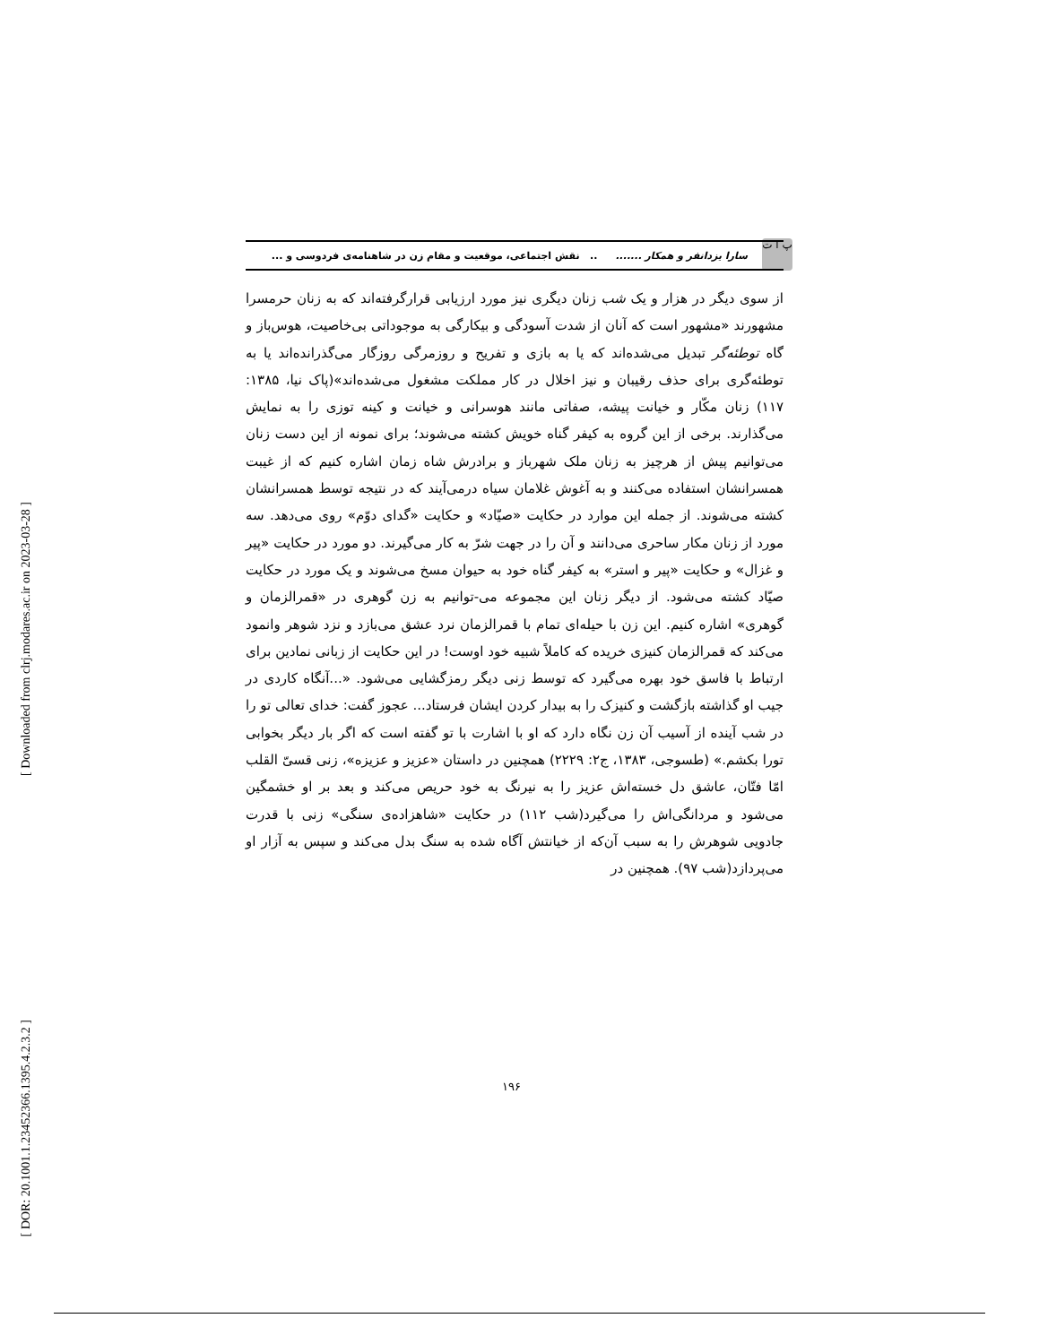[ Downloaded from clrj.modares.ac.ir on 2023-03-28 ]
[ DOR: 20.1001.1.23452366.1395.4.2.3.2 ]
پ ا ت
سارا یزدانفر و همکار ......... نقش اجتماعی، موقعیت و مقام زن در شاهنامه‌ی فردوسی و ...
از سوی دیگر در هزار و یک شب زنان دیگری نیز مورد ارزیابی قرارگرفته‌اند که به زنان حرمسرا مشهورند «مشهور است که آنان از شدت آسودگی و بیکارگی به موجوداتی بی‌خاصیت، هوس‌باز و گاه توطئه‌گر تبدیل می‌شده‌اند که یا به بازی و تفریح و روزمرگی روزگار می‌گذرانده‌اند یا به توطئه‌گری برای حذف رقیبان و نیز اخلال در کار مملکت مشغول می‌شده‌اند»(پاک نیا، ۱۳۸۵: ۱۱۷) زنان مکّار و خیانت پیشه، صفاتی مانند هوسرانی و خیانت و کینه توزی را به نمایش می‌گذارند. برخی از این گروه به کیفر گناه خویش کشته می‌شوند؛ برای نمونه از این دست زنان می‌توانیم پیش از هرچیز به زنان ملک شهرباز و برادرش شاه زمان اشاره کنیم که از غیبت همسرانشان استفاده می‌کنند و به آغوش غلامان سیاه درمی‌آیند که در نتیجه توسط همسرانشان کشته می‌شوند. از جمله این موارد در حکایت «صیّاد» و حکایت «گدای دوّم» روی می‌دهد. سه مورد از زنان مکار ساحری می‌دانند و آن را در جهت شرّ به کار می‌گیرند. دو مورد در حکایت «پیر و غزال» و حکایت «پیر و استر» به کیفر گناه خود به حیوان مسخ می‌شوند و یک مورد در حکایت صیّاد کشته می‌شود. از دیگر زنان این مجموعه می-توانیم به زن گوهری در «قمرالزمان و گوهری» اشاره کنیم. این زن با حیله‌ای تمام با قمرالزمان نرد عشق می‌بازد و نزد شوهر وانمود می‌کند که قمرالزمان کنیزی خریده که کاملاً شبیه خود اوست! در این حکایت از زبانی نمادین برای ارتباط با فاسق خود بهره می‌گیرد که توسط زنی دیگر رمزگشایی می‌شود. «...آنگاه کاردی در جیب او گذاشته بازگشت و کنیزک را به بیدار کردن ایشان فرستاد... عجوز گفت: خدای تعالی تو را در شب آینده از آسیب آن زن نگاه دارد که او با اشارت با تو گفته است که اگر بار دیگر بخوابی تورا بکشم.» (طسوجی، ۱۳۸۳، ج۲: ۲۲۲۹) همچنین در داستان «عزیز و عزیزه»، زنی قسیّ القلب امّا فتّان، عاشق دل خسته‌اش عزیز را به نیرنگ به خود حریص می‌کند و بعد بر او خشمگین می‌شود و مردانگی‌اش را می‌گیرد(شب ۱۱۲) در حکایت «شاهزاده‌ی سنگی» زنی با قدرت جادویی شوهرش را به سبب آن‌که از خیانتش آگاه شده به سنگ بدل می‌کند و سپس به آزار او می‌پردازد(شب ۹۷). همچنین در
۱۹۶